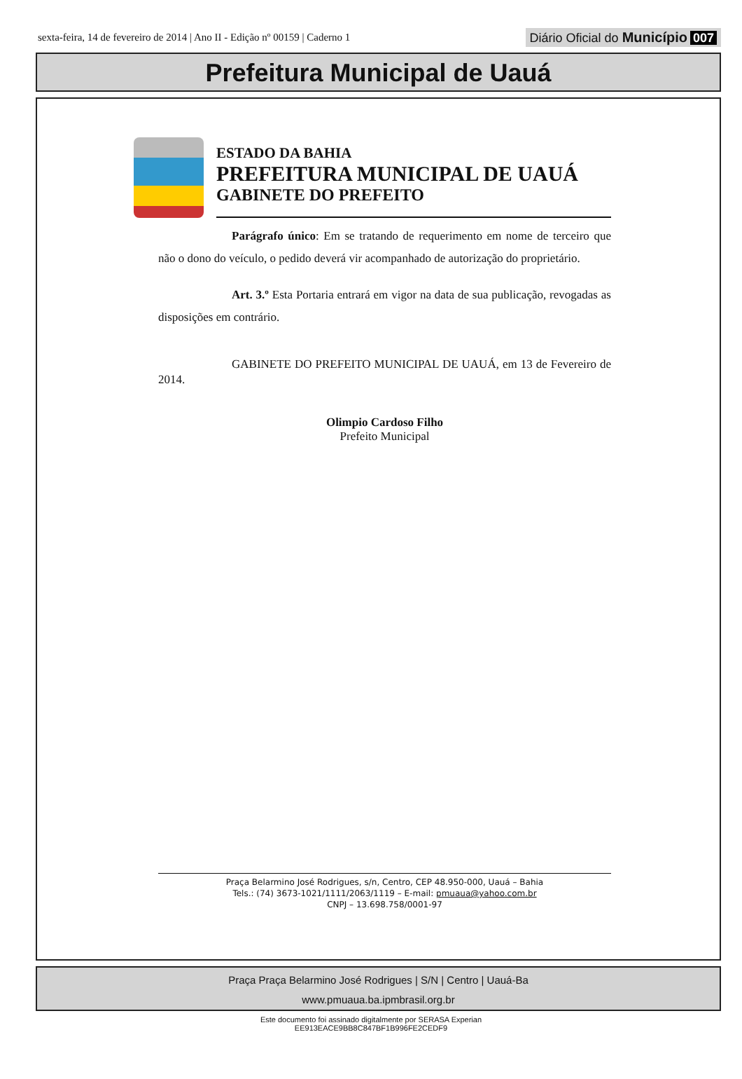sexta-feira, 14 de fevereiro de 2014 | Ano II - Edição nº 00159 | Caderno 1
Diário Oficial do Município 007
Prefeitura Municipal de Uauá
ESTADO DA BAHIA
PREFEITURA MUNICIPAL DE UAUÁ
GABINETE DO PREFEITO
Parágrafo único: Em se tratando de requerimento em nome de terceiro que não o dono do veículo, o pedido deverá vir acompanhado de autorização do proprietário.
Art. 3.º Esta Portaria entrará em vigor na data de sua publicação, revogadas as disposições em contrário.
GABINETE DO PREFEITO MUNICIPAL DE UAUÁ, em 13 de Fevereiro de 2014.
Olimpio Cardoso Filho
Prefeito Municipal
Praça Belarmino José Rodrigues, s/n, Centro, CEP 48.950-000, Uauá – Bahia
Tels.: (74) 3673-1021/1111/2063/1119 – E-mail: pmuaua@yahoo.com.br
CNPJ – 13.698.758/0001-97
Praça Praça Belarmino José Rodrigues | S/N | Centro | Uauá-Ba
www.pmuaua.ba.ipmbrasil.org.br
Este documento foi assinado digitalmente por SERASA Experian
EE913EACE9BB8C847BF1B996FE2CEDF9